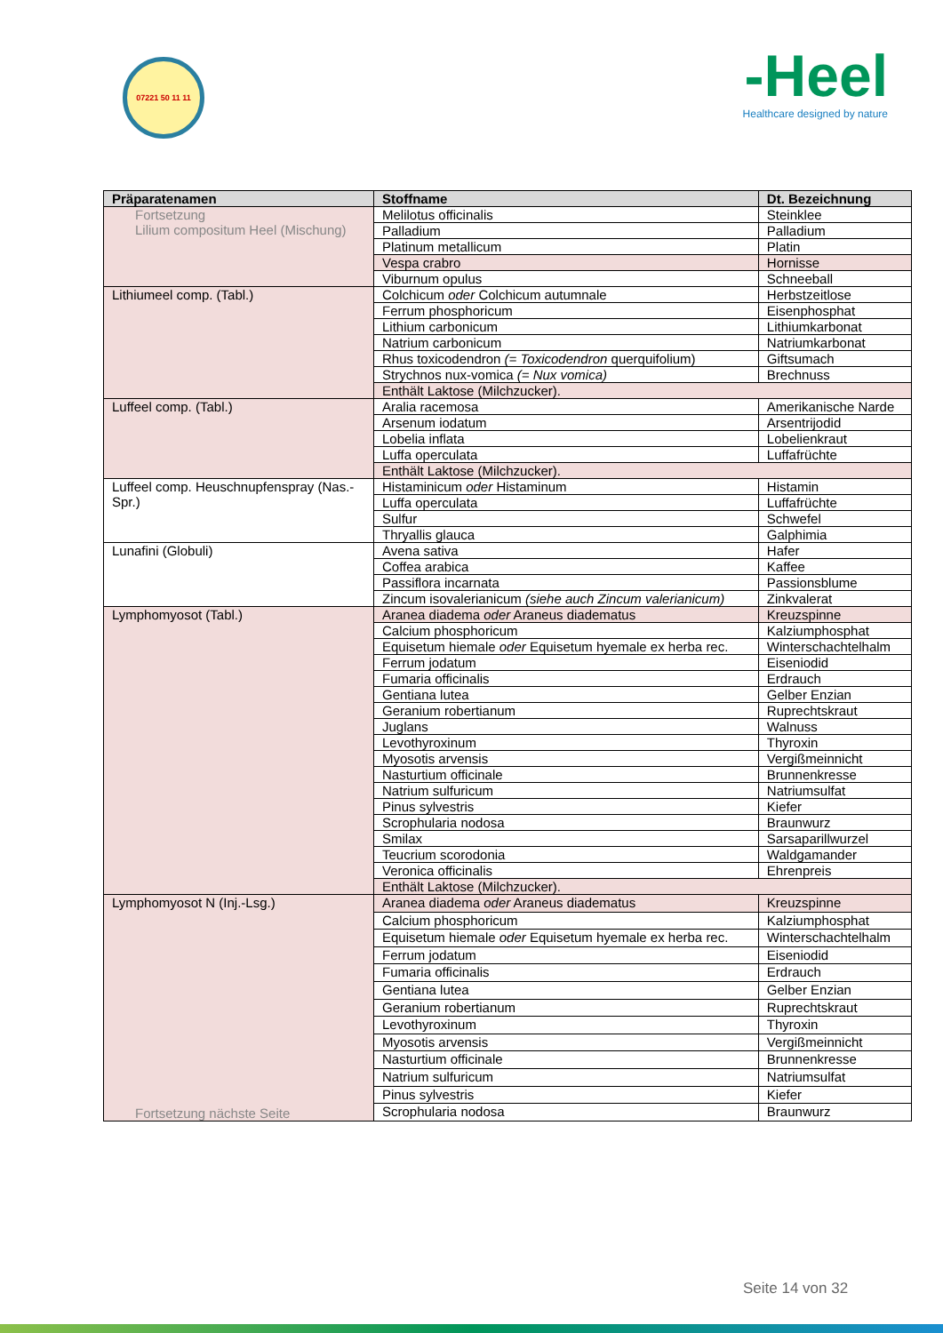07221 50 11 11
-Heel
Healthcare designed by nature
| Präparatenamen | Stoffname | Dt. Bezeichnung |
| --- | --- | --- |
| Fortsetzung Lilium compositum Heel (Mischung) | Melilotus officinalis | Steinklee |
| | Palladium | Palladium |
| | Platinum metallicum | Platin |
| | Vespa crabro | Hornisse |
| | Viburnum opulus | Schneeball |
| Lithiumeel comp. (Tabl.) | Colchicum oder Colchicum autumnale | Herbstzeitlose |
| | Ferrum phosphoricum | Eisenphosphat |
| | Lithium carbonicum | Lithiumkarbonat |
| | Natrium carbonicum | Natriumkarbonat |
| | Rhus toxicodendron (= Toxicodendron querquifolium) | Giftsumach |
| | Strychnos nux-vomica (= Nux vomica) | Brechnuss |
| | Enthält Laktose (Milchzucker). | |
| Luffeel comp. (Tabl.) | Aralia racemosa | Amerikanische Narde |
| | Arsenum iodatum | Arsentrijodid |
| | Lobelia inflata | Lobelienkraut |
| | Luffa operculata | Luffafrüchte |
| | Enthält Laktose (Milchzucker). | |
| Luffeel comp. Heuschnupfenspray (Nas.-Spr.) | Histaminicum oder Histaminum | Histamin |
| | Luffa operculata | Luffafrüchte |
| | Sulfur | Schwefel |
| | Thryallis glauca | Galphimia |
| Lunafini (Globuli) | Avena sativa | Hafer |
| | Coffea arabica | Kaffee |
| | Passiflora incarnata | Passionsblume |
| | Zincum isovalerianicum (siehe auch Zincum valerianicum) | Zinkvalerat |
| Lymphomyosot (Tabl.) | Aranea diadema oder Araneus diadematus | Kreuzspinne |
| | Calcium phosphoricum | Kalziumphosphat |
| | Equisetum hiemale oder Equisetum hyemale ex herba rec. | Winterschachtelhalm |
| | Ferrum jodatum | Eiseniodid |
| | Fumaria officinalis | Erdrauch |
| | Gentiana lutea | Gelber Enzian |
| | Geranium robertianum | Ruprechtskraut |
| | Juglans | Walnuss |
| | Levothyroxinum | Thyroxin |
| | Myosotis arvensis | Vergißmeinnicht |
| | Nasturtium officinale | Brunnenkresse |
| | Natrium sulfuricum | Natriumsulfat |
| | Pinus sylvestris | Kiefer |
| | Scrophularia nodosa | Braunwurz |
| | Smilax | Sarsaparillwurzel |
| | Teucrium scorodonia | Waldgamander |
| | Veronica officinalis | Ehrenpreis |
| | Enthält Laktose (Milchzucker). | |
| Lymphomyosot N (Inj.-Lsg.) Fortsetzung nächste Seite | Aranea diadema oder Araneus diadematus | Kreuzspinne |
| | Calcium phosphoricum | Kalziumphosphat |
| | Equisetum hiemale oder Equisetum hyemale ex herba rec. | Winterschachtelhalm |
| | Ferrum jodatum | Eiseniodid |
| | Fumaria officinalis | Erdrauch |
| | Gentiana lutea | Gelber Enzian |
| | Geranium robertianum | Ruprechtskraut |
| | Levothyroxinum | Thyroxin |
| | Myosotis arvensis | Vergißmeinnicht |
| | Nasturtium officinale | Brunnenkresse |
| | Natrium sulfuricum | Natriumsulfat |
| | Pinus sylvestris | Kiefer |
| | Scrophularia nodosa | Braunwurz |
Seite 14 von 32